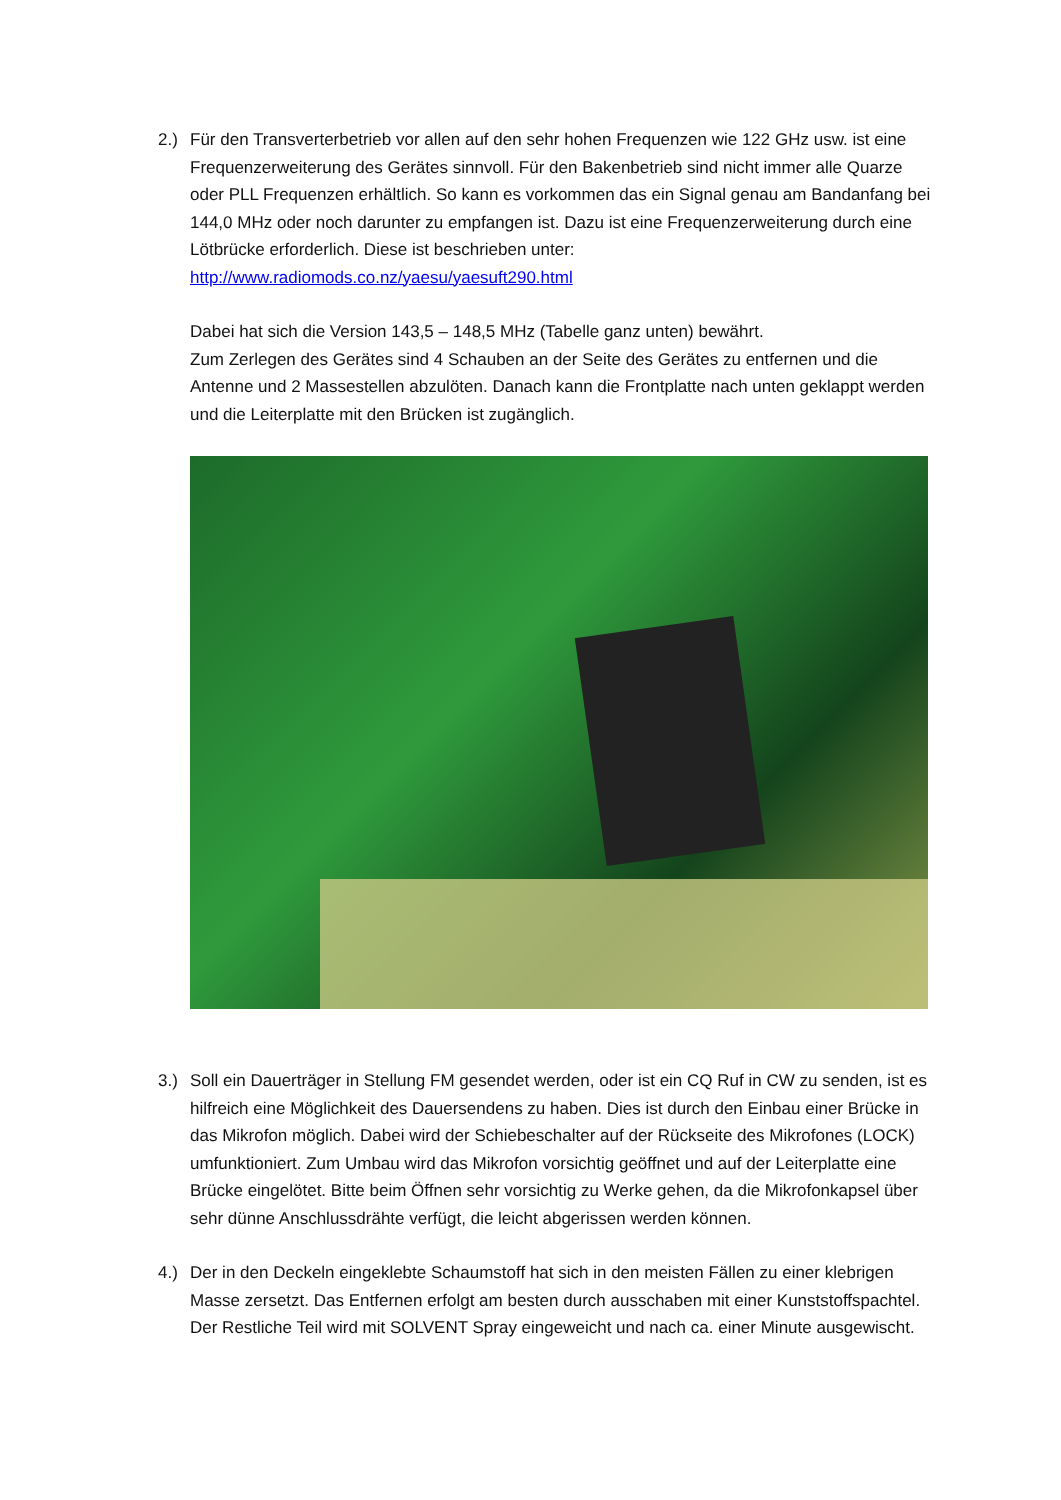2.) Für den Transverterbetrieb vor allen auf den sehr hohen Frequenzen wie 122 GHz usw. ist eine Frequenzerweiterung des Gerätes sinnvoll. Für den Bakenbetrieb sind nicht immer alle Quarze oder PLL Frequenzen erhältlich. So kann es vorkommen das ein Signal genau am Bandanfang bei 144,0 MHz oder noch darunter zu empfangen ist. Dazu ist eine Frequenzerweiterung durch eine Lötbrücke erforderlich. Diese ist beschrieben unter:
http://www.radiomods.co.nz/yaesu/yaesuft290.html
Dabei hat sich die Version 143,5 – 148,5 MHz (Tabelle ganz unten) bewährt.
Zum Zerlegen des Gerätes sind 4 Schauben an der Seite des Gerätes zu entfernen und die Antenne und 2 Massestellen abzulöten. Danach kann die Frontplatte nach unten geklappt werden und die Leiterplatte mit den Brücken ist zugänglich.
3.) Soll ein Dauerträger in Stellung FM gesendet werden, oder ist ein CQ Ruf in CW zu senden, ist es hilfreich eine Möglichkeit des Dauersendens zu haben. Dies ist durch den Einbau einer Brücke in das Mikrofon möglich. Dabei wird der Schiebeschalter auf der Rückseite des Mikrofones (LOCK) umfunktioniert. Zum Umbau wird das Mikrofon vorsichtig geöffnet und auf der Leiterplatte eine Brücke eingelötet. Bitte beim Öffnen sehr vorsichtig zu Werke gehen, da die Mikrofonkapsel über sehr dünne Anschlussdrähte verfügt, die leicht abgerissen werden können.
4.) Der in den Deckeln eingeklebte Schaumstoff hat sich in den meisten Fällen zu einer klebrigen Masse zersetzt. Das Entfernen erfolgt am besten durch ausschaben mit einer Kunststoffspachtel. Der Restliche Teil wird mit SOLVENT Spray eingeweicht und nach ca. einer Minute ausgewischt.